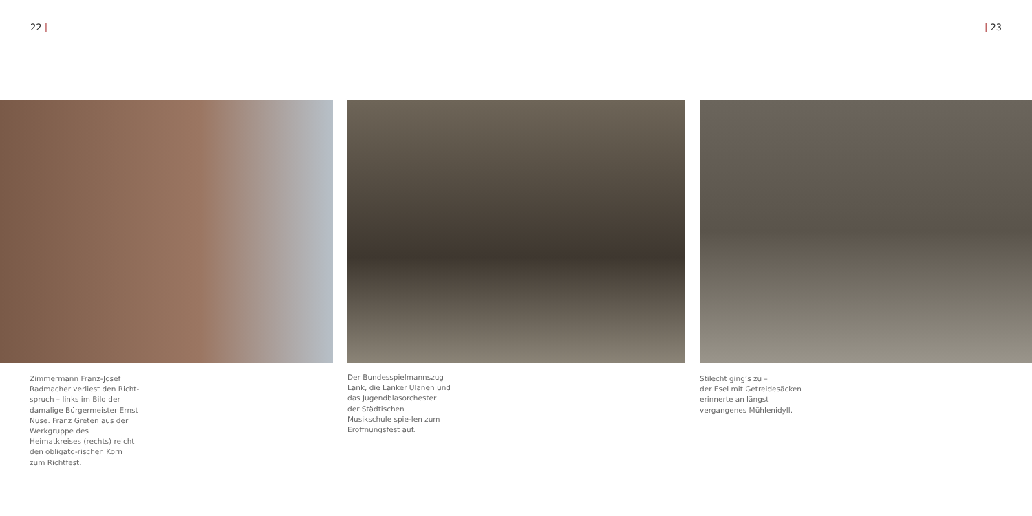22 | | 23
Zimmermann Franz-Josef Radmacher verliest den Richt-spruch – links im Bild der damalige Bürgermeister Ernst Nüse. Franz Greten aus der Werkgruppe des Heimatkreises (rechts) reicht den obligato-rischen Korn zum Richtfest.
Der Bundesspielmannszug Lank, die Lanker Ulanen und das Jugendblasorchester der Städtischen Musikschule spie-len zum Eröffnungsfest auf.
Stilecht ging’s zu –
der Esel mit Getreidesäcken erinnerte an längst vergangenes Mühlenidyll.